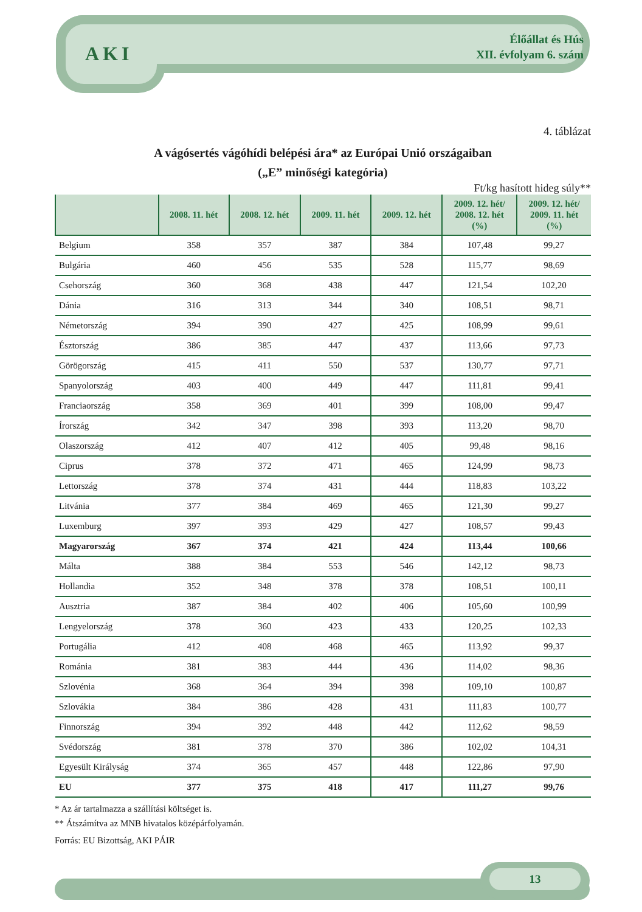AKI
Élőállat és Hús
XII. évfolyam 6. szám
4. táblázat
A vágósertés vágóhídi belépési ára* az Európai Unió országaiban
(„E” minőségi kategória)
Ft/kg hasított hideg súly**
| | 2008. 11. hét | 2008. 12. hét | 2009. 11. hét | 2009. 12. hét | 2009. 12. hét/ 2008. 12. hét (%) | 2009. 12. hét/ 2009. 11. hét (%) |
| --- | --- | --- | --- | --- | --- | --- |
| Belgium | 358 | 357 | 387 | 384 | 107,48 | 99,27 |
| Bulgária | 460 | 456 | 535 | 528 | 115,77 | 98,69 |
| Csehország | 360 | 368 | 438 | 447 | 121,54 | 102,20 |
| Dánia | 316 | 313 | 344 | 340 | 108,51 | 98,71 |
| Németország | 394 | 390 | 427 | 425 | 108,99 | 99,61 |
| Észtország | 386 | 385 | 447 | 437 | 113,66 | 97,73 |
| Görögország | 415 | 411 | 550 | 537 | 130,77 | 97,71 |
| Spanyolország | 403 | 400 | 449 | 447 | 111,81 | 99,41 |
| Franciaország | 358 | 369 | 401 | 399 | 108,00 | 99,47 |
| Írország | 342 | 347 | 398 | 393 | 113,20 | 98,70 |
| Olaszország | 412 | 407 | 412 | 405 | 99,48 | 98,16 |
| Ciprus | 378 | 372 | 471 | 465 | 124,99 | 98,73 |
| Lettország | 378 | 374 | 431 | 444 | 118,83 | 103,22 |
| Litvánia | 377 | 384 | 469 | 465 | 121,30 | 99,27 |
| Luxemburg | 397 | 393 | 429 | 427 | 108,57 | 99,43 |
| Magyarország | 367 | 374 | 421 | 424 | 113,44 | 100,66 |
| Málta | 388 | 384 | 553 | 546 | 142,12 | 98,73 |
| Hollandia | 352 | 348 | 378 | 378 | 108,51 | 100,11 |
| Ausztria | 387 | 384 | 402 | 406 | 105,60 | 100,99 |
| Lengyelország | 378 | 360 | 423 | 433 | 120,25 | 102,33 |
| Portugália | 412 | 408 | 468 | 465 | 113,92 | 99,37 |
| Románia | 381 | 383 | 444 | 436 | 114,02 | 98,36 |
| Szlovénia | 368 | 364 | 394 | 398 | 109,10 | 100,87 |
| Szlovákia | 384 | 386 | 428 | 431 | 111,83 | 100,77 |
| Finnország | 394 | 392 | 448 | 442 | 112,62 | 98,59 |
| Svédország | 381 | 378 | 370 | 386 | 102,02 | 104,31 |
| Egyesült Királyság | 374 | 365 | 457 | 448 | 122,86 | 97,90 |
| EU | 377 | 375 | 418 | 417 | 111,27 | 99,76 |
* Az ár tartalmazza a szállítási költséget is.
** Átszámítva az MNB hivatalos középárfolyamán.
Forrás: EU Bizottság, AKI PÁIR
13